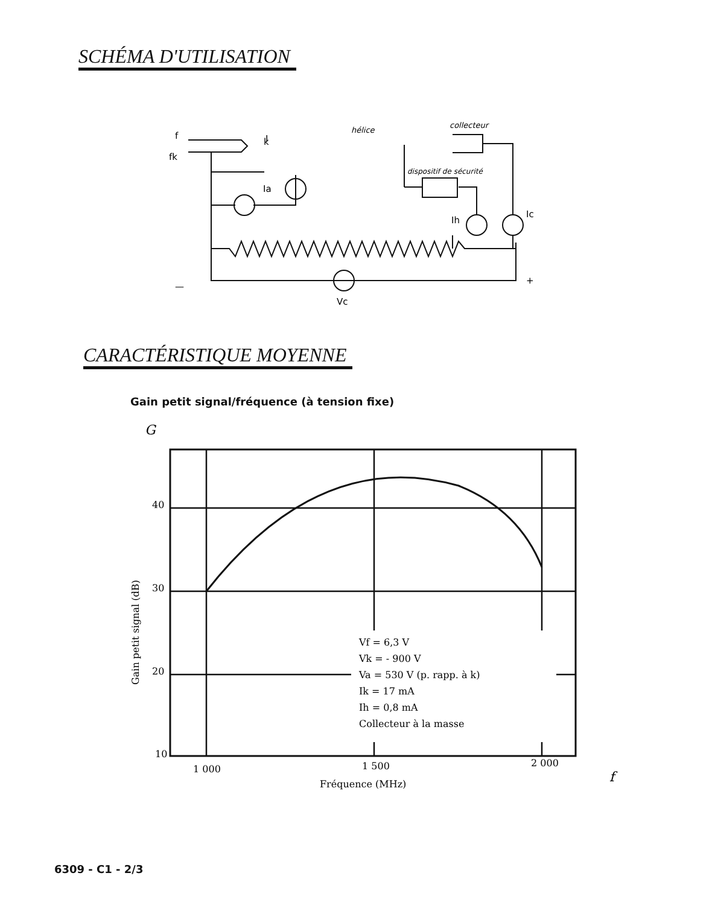SCHÉMA D'UTILISATION
f
fk
hélice
collecteur
dispositif de sécurité
Ia
Ih
Ic
Vc
—
+
I
k
CARACTÉRISTIQUE MOYENNE
Gain petit signal/fréquence (à tension fixe)
G
40
30
20
10
1 000
1 500
2 000
Fréquence (MHz)
f
Gain petit signal (dB)
Vf = 6,3 V
Vk = - 900 V
Va = 530 V (p. rapp. à k)
Ik = 17 mA
Ih = 0,8 mA
Collecteur à la masse
6309 - C1 - 2/3